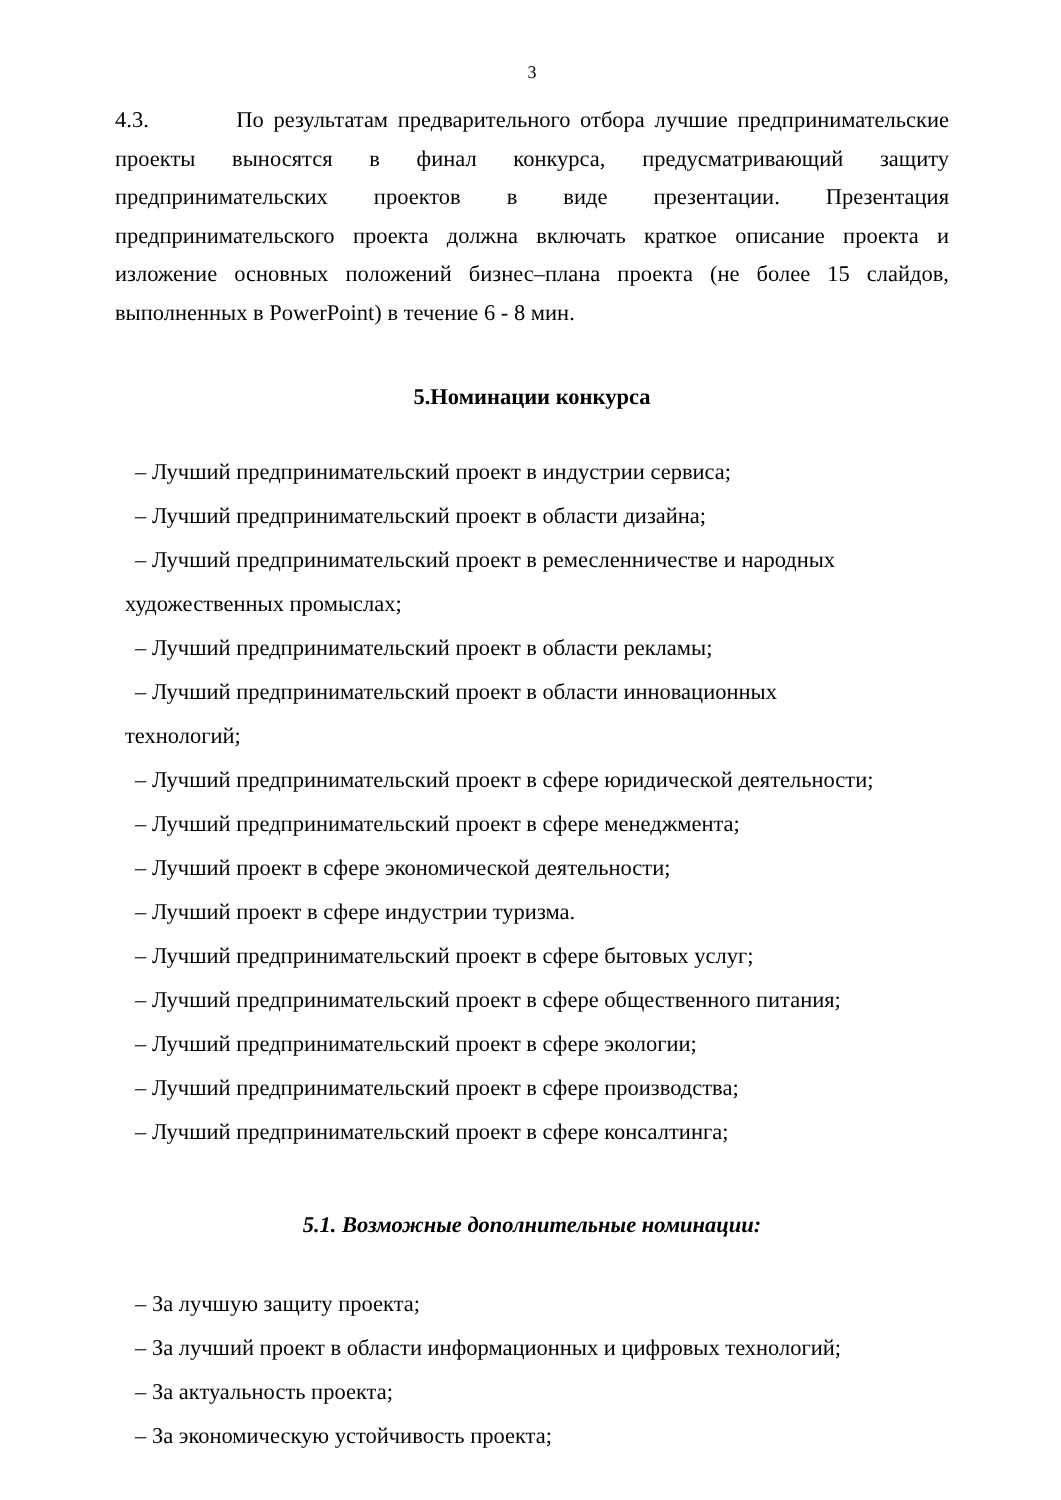3
4.3. По результатам предварительного отбора лучшие предпринимательские проекты выносятся в финал конкурса, предусматривающий защиту предпринимательских проектов в виде презентации. Презентация предпринимательского проекта должна включать краткое описание проекта и изложение основных положений бизнес–плана проекта (не более 15 слайдов, выполненных в PowerPoint) в течение 6 - 8 мин.
5.Номинации конкурса
– Лучший предпринимательский проект в индустрии сервиса;
– Лучший предпринимательский проект в области дизайна;
– Лучший предпринимательский проект в ремесленничестве и народных
художественных промыслах;
– Лучший предпринимательский проект в области рекламы;
– Лучший предпринимательский проект в области инновационных
технологий;
– Лучший предпринимательский проект в сфере юридической деятельности;
– Лучший предпринимательский проект в сфере менеджмента;
– Лучший проект в сфере экономической деятельности;
– Лучший проект в сфере индустрии туризма.
– Лучший предпринимательский проект в сфере бытовых услуг;
– Лучший предпринимательский проект в сфере общественного питания;
– Лучший предпринимательский проект в сфере экологии;
– Лучший предпринимательский проект в сфере производства;
– Лучший предпринимательский проект в сфере консалтинга;
5.1. Возможные дополнительные номинации:
– За лучшую защиту проекта;
– За лучший проект в области информационных и цифровых технологий;
– За актуальность проекта;
– За экономическую устойчивость проекта;